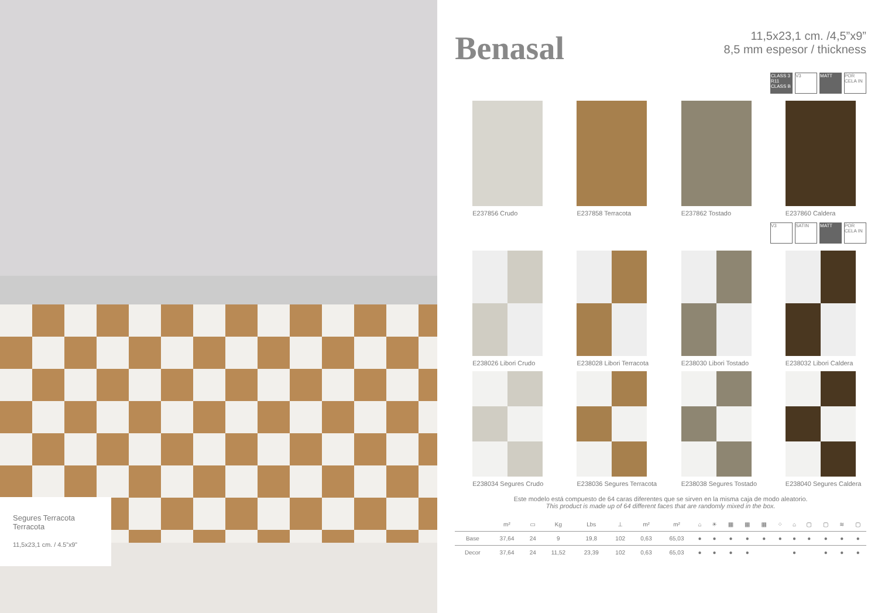Segures Terracota
Terracota
11,5x23,1 cm. / 4.5”x9”
Benasal
11,5x23,1 cm. /4,5”x9”
8,5 mm espesor / thickness
CLASS 3 R11 CLASS B V3 MATT POR CELA IN
E237856 Crudo
E237858 Terracota
E237862 Tostado
E237860 Caldera
V3 SATIN MATT POR CELA IN
E238026 Libori Crudo
E238028 Libori Terracota
E238030 Libori Tostado
E238032 Libori Caldera
E238034 Segures Crudo
E238036 Segures Terracota
E238038 Segures Tostado
E238040 Segures Caldera
Este modelo está compuesto de 64 caras diferentes que se sirven en la misma caja de modo aleatorio.
This product is made up of 64 different faces that are randomly mixed in the box.
| | m² | ▭ | Kg | Lbs | ⊥ | m² | m² | ⌂ | ☀ | ▦ | ▦ | ▦ | ⁘ | ⌂ | ▢ | ▢ | ≋ | ▢ |
| --- | --- | --- | --- | --- | --- | --- | --- | --- | --- | --- | --- | --- | --- | --- | --- | --- | --- | --- |
| Base | 37,64 | 24 | 9 | 19,8 | 102 | 0,63 | 65,03 | ● | ● | ● | ● | ● | ● | ● | ● | ● | ● | ● |
| Decor | 37,64 | 24 | 11,52 | 23,39 | 102 | 0,63 | 65,03 | ● | ● | ● | ● | | | ● | | ● | ● | ● |